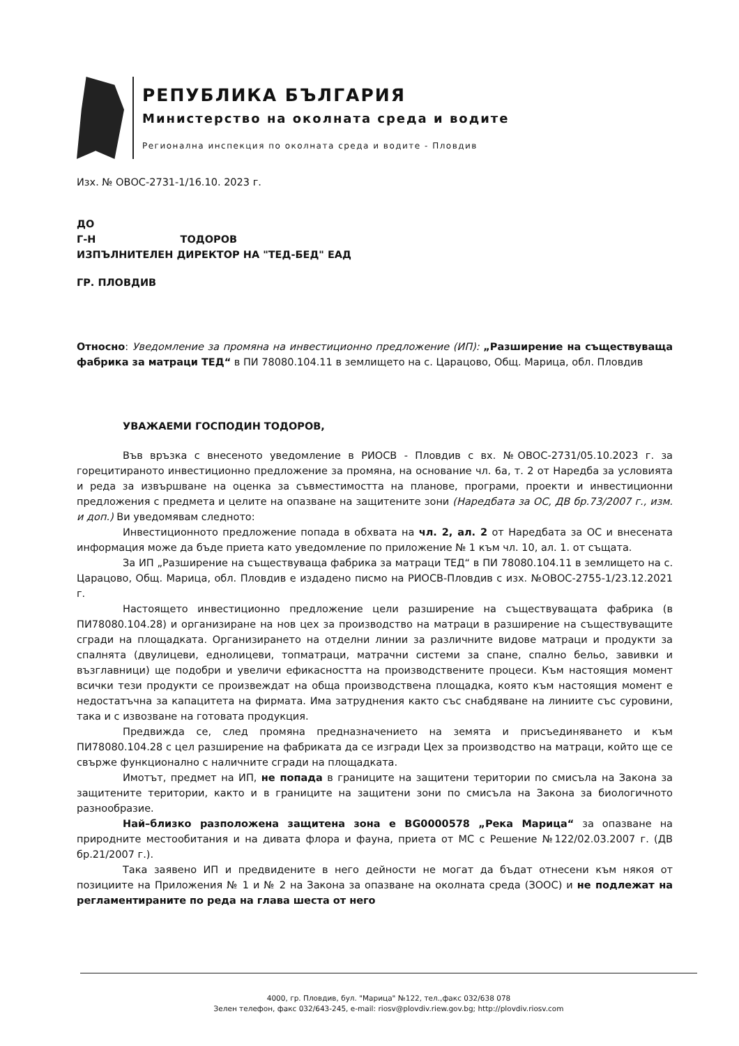РЕПУБЛИКА БЪЛГАРИЯ
Министерство на околната среда и водите
Регионална инспекция по околната среда и водите - Пловдив
Изх. № ОВОС-2731-1/16.10. 2023 г.
ДО
Г-Н ТОДОРОВ
ИЗПЪЛНИТЕЛЕН ДИРЕКТОР НА "ТЕД-БЕД" ЕАД
ГР. ПЛОВДИВ
Относно: Уведомление за промяна на инвестиционно предложение (ИП): „Разширение на съществуваща фабрика за матраци ТЕД“ в ПИ 78080.104.11 в землището на с. Царацово, Общ. Марица, обл. Пловдив
УВАЖАЕМИ ГОСПОДИН ТОДОРОВ,
Във връзка с внесеното уведомление в РИОСВ - Пловдив с вх. №ОВОС-2731/05.10.2023 г. за горецитираното инвестиционно предложение за промяна, на основание чл. 6а, т. 2 от Наредба за условията и реда за извършване на оценка за съвместимостта на планове, програми, проекти и инвестиционни предложения с предмета и целите на опазване на защитените зони (Наредбата за ОС, ДВ бр.73/2007 г., изм. и доп.) Ви уведомявам следното:
Инвестиционното предложение попада в обхвата на чл. 2, ал. 2 от Наредбата за ОС и внесената информация може да бъде приета като уведомление по приложение № 1 към чл. 10, ал. 1. от същата.
За ИП „Разширение на съществуваща фабрика за матраци ТЕД“ в ПИ 78080.104.11 в землището на с. Царацово, Общ. Марица, обл. Пловдив е издадено писмо на РИОСВ-Пловдив с изх. №ОВОС-2755-1/23.12.2021 г.
Настоящето инвестиционно предложение цели разширение на съществуващата фабрика (в ПИ78080.104.28) и организиране на нов цех за производство на матраци в разширение на съществуващите сгради на площадката. Организирането на отделни линии за различните видове матраци и продукти за спалнята (двулицеви, еднолицеви, топматраци, матрачни системи за спане, спално бельо, завивки и възглавници) ще подобри и увеличи ефикасността на производствените процеси. Към настоящия момент всички тези продукти се произвеждат на обща производствена площадка, която към настоящия момент е недостатъчна за капацитета на фирмата. Има затруднения както със снабдяване на линиите със суровини, така и с извозване на готовата продукция.
Предвижда се, след промяна предназначението на земята и присъединяването и към ПИ78080.104.28 с цел разширение на фабриката да се изгради Цех за производство на матраци, който ще се свърже функционално с наличните сгради на площадката.
Имотът, предмет на ИП, не попада в границите на защитени територии по смисъла на Закона за защитените територии, както и в границите на защитени зони по смисъла на Закона за биологичното разнообразие.
Най–близко разположена защитена зона е BG0000578 „Река Марица“ за опазване на природните местообитания и на дивата флора и фауна, приета от МС с Решение №122/02.03.2007 г. (ДВ бр.21/2007 г.).
Така заявено ИП и предвидените в него дейности не могат да бъдат отнесени към някоя от позициите на Приложения № 1 и № 2 на Закона за опазване на околната среда (ЗООС) и не подлежат на регламентираните по реда на глава шеста от него
4000, гр. Пловдив, бул. "Марица" №122, тел.,факс 032/638 078
Зелен телефон, факс 032/643-245, e-mail: riosv@plovdiv.riew.gov.bg; http://plovdiv.riosv.com